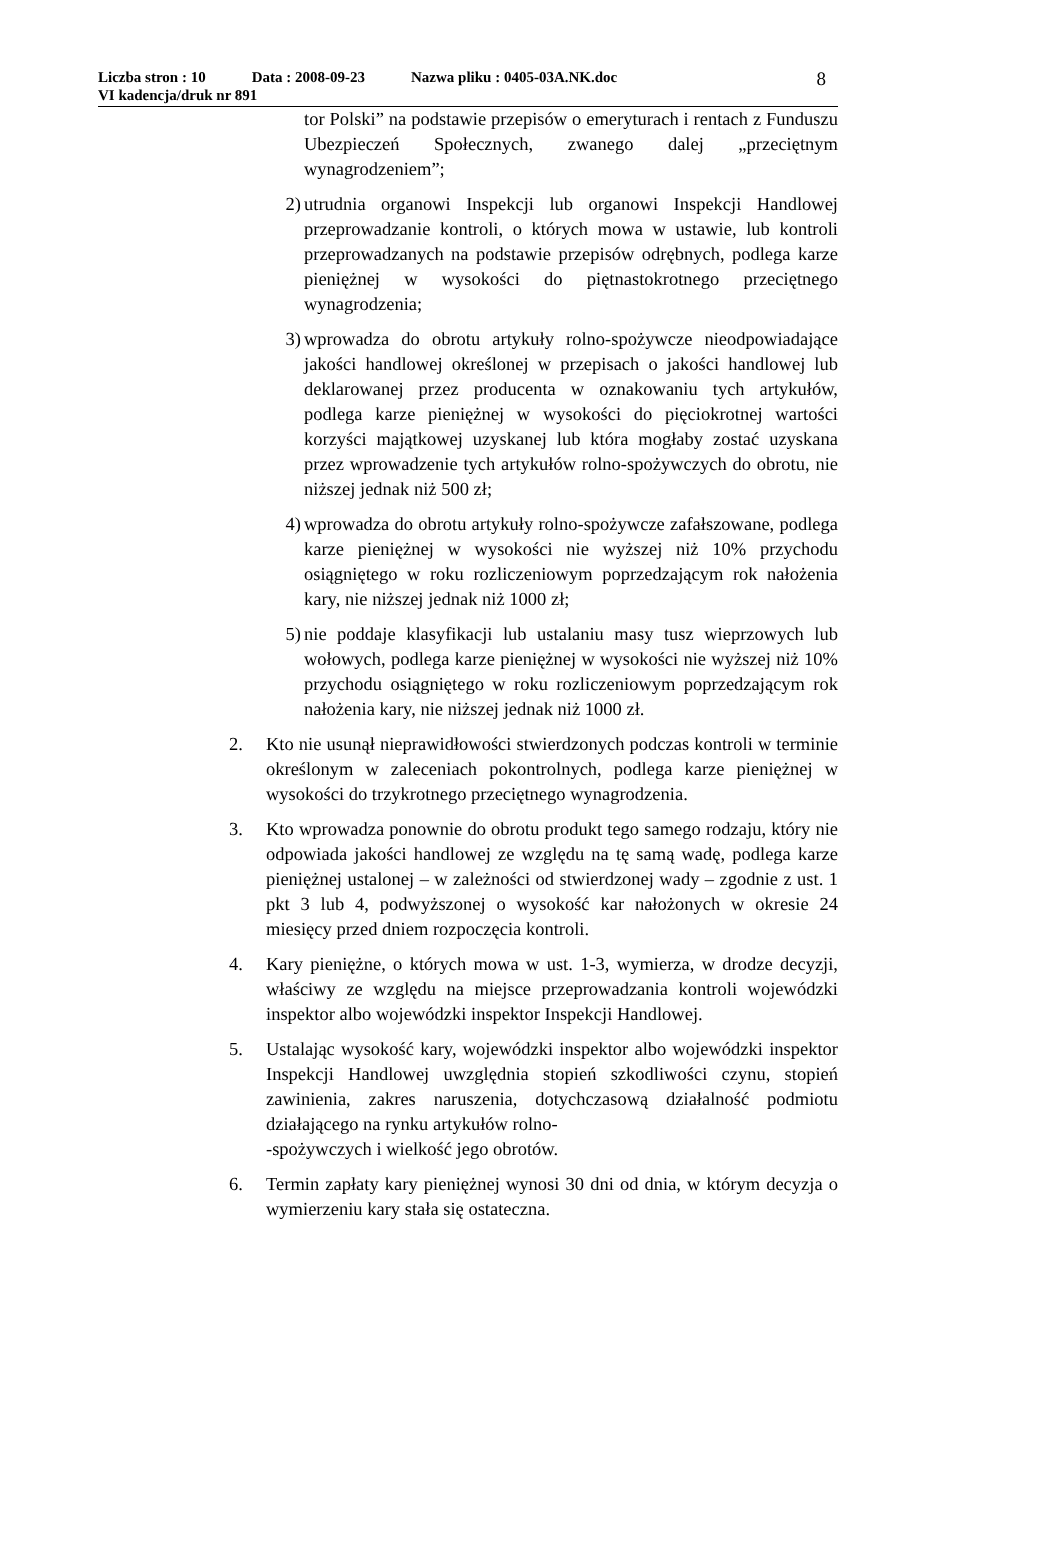Liczba stron : 10 Data : 2008-09-23 Nazwa pliku : 0405-03A.NK.doc
VI kadencja/druk nr 891
8
tor Polski” na podstawie przepisów o emeryturach i rentach z Funduszu Ubezpieczeń Społecznych, zwanego dalej „przeciętnym wynagrodzeniem”;
2) utrudnia organowi Inspekcji lub organowi Inspekcji Handlowej przeprowadzanie kontroli, o których mowa w ustawie, lub kontroli przeprowadzanych na podstawie przepisów odrębnych, podlega karze pieniężnej w wysokości do piętnastokrotnego przeciętnego wynagrodzenia;
3) wprowadza do obrotu artykuły rolno-spożywcze nieodpowiadające jakości handlowej określonej w przepisach o jakości handlowej lub deklarowanej przez producenta w oznakowaniu tych artykułów, podlega karze pieniężnej w wysokości do pięciokrotnej wartości korzyści majątkowej uzyskanej lub która mogłaby zostać uzyskana przez wprowadzenie tych artykułów rolno-spożywczych do obrotu, nie niższej jednak niż 500 zł;
4) wprowadza do obrotu artykuły rolno-spożywcze zafałszowane, podlega karze pieniężnej w wysokości nie wyższej niż 10% przychodu osiągniętego w roku rozliczeniowym poprzedzającym rok nałożenia kary, nie niższej jednak niż 1000 zł;
5) nie poddaje klasyfikacji lub ustalaniu masy tusz wieprzowych lub wołowych, podlega karze pieniężnej w wysokości nie wyższej niż 10% przychodu osiągniętego w roku rozliczeniowym poprzedzającym rok nałożenia kary, nie niższej jednak niż 1000 zł.
2. Kto nie usunął nieprawidłowości stwierdzonych podczas kontroli w terminie określonym w zaleceniach pokontrolnych, podlega karze pieniężnej w wysokości do trzykrotnego przeciętnego wynagrodzenia.
3. Kto wprowadza ponownie do obrotu produkt tego samego rodzaju, który nie odpowiada jakości handlowej ze względu na tę samą wadę, podlega karze pieniężnej ustalonej – w zależności od stwierdzonej wady – zgodnie z ust. 1 pkt 3 lub 4, podwyższonej o wysokość kar nałożonych w okresie 24 miesięcy przed dniem rozpoczęcia kontroli.
4. Kary pieniężne, o których mowa w ust. 1-3, wymierza, w drodze decyzji, właściwy ze względu na miejsce przeprowadzania kontroli wojewódzki inspektor albo wojewódzki inspektor Inspekcji Handlowej.
5. Ustalając wysokość kary, wojewódzki inspektor albo wojewódzki inspektor Inspekcji Handlowej uwzględnia stopień szkodliwości czynu, stopień zawinienia, zakres naruszenia, dotychczasową działalność podmiotu działającego na rynku artykułów rolno-
-spożywczych i wielkość jego obrotów.
6. Termin zapłaty kary pieniężnej wynosi 30 dni od dnia, w którym decyzja o wymierzeniu kary stała się ostateczna.